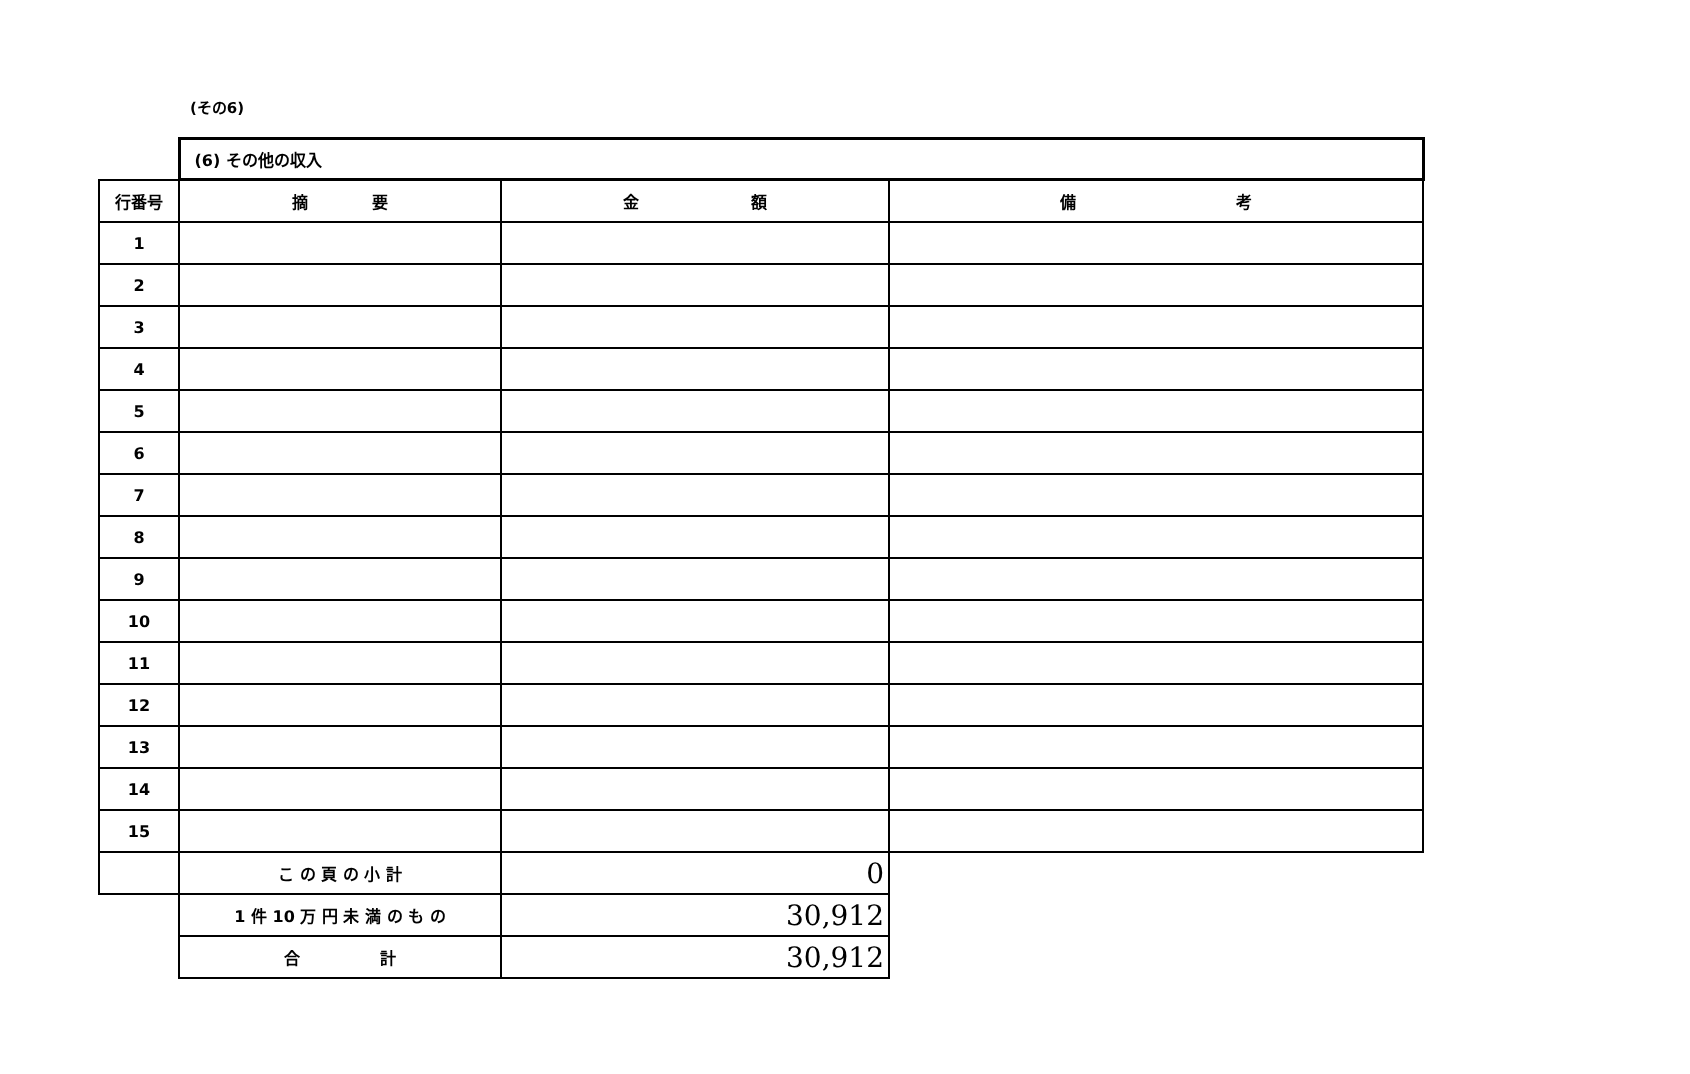(その6)
| | (6) その他の収入 | | |
| 行番号 | 摘 要 | 金 額 | 備 考 |
| 1 | | | |
| 2 | | | |
| 3 | | | |
| 4 | | | |
| 5 | | | |
| 6 | | | |
| 7 | | | |
| 8 | | | |
| 9 | | | |
| 10 | | | |
| 11 | | | |
| 12 | | | |
| 13 | | | |
| 14 | | | |
| 15 | | | |
| | こ の 頁 の 小 計 | 0 | |
| | 1 件 10 万 円 未 満 の も の | 30,912 | |
| | 合 計 | 30,912 | |